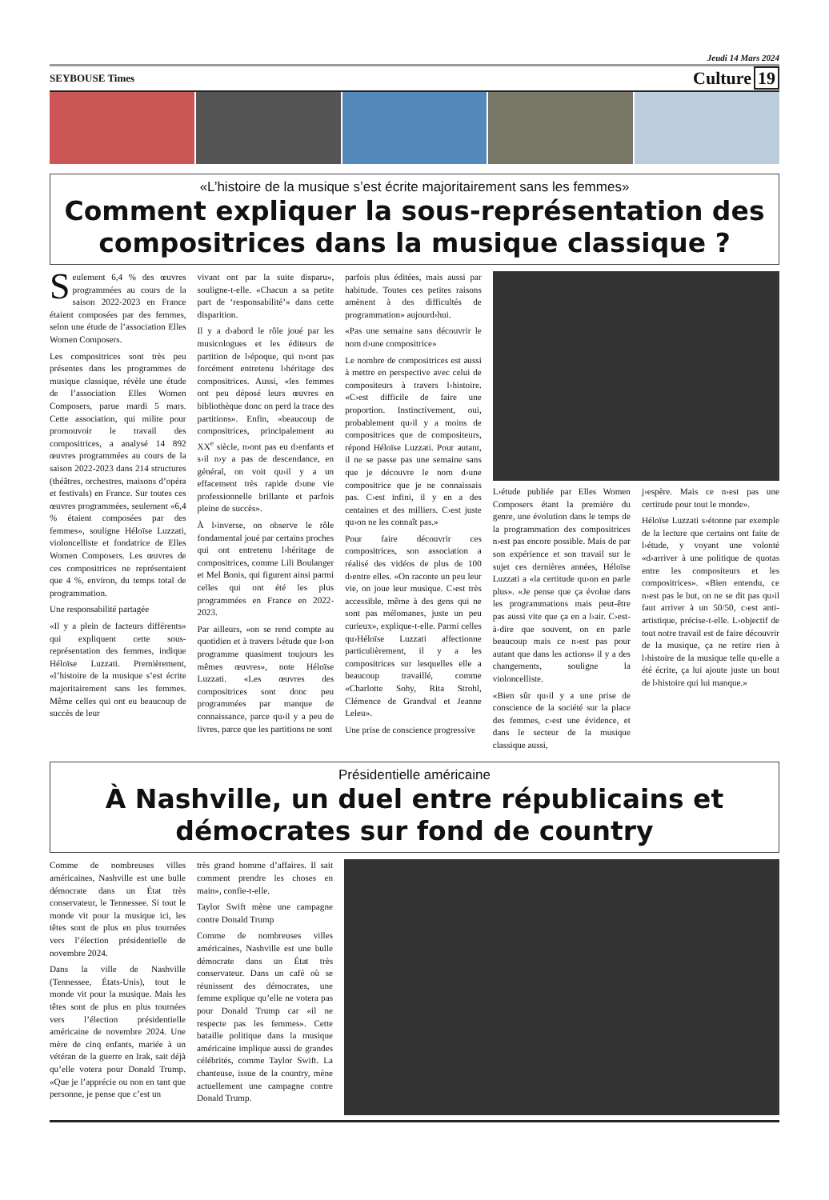Jeudi 14 Mars 2024
SEYBOUSE Times Culture 19
«L’histoire de la musique s’est écrite majoritairement sans les femmes»
Comment expliquer la sous-représentation des compositrices dans la musique classique ?
Seulement 6,4 % des œuvres programmées au cours de la saison 2022-2023 en France étaient composées par des femmes, selon une étude de l’association Elles Women Composers.
Les compositrices sont très peu présentes dans les programmes de musique classique, révèle une étude de l’association Elles Women Composers, parue mardi 5 mars. Cette association, qui milite pour promouvoir le travail des compositrices, a analysé 14 892 œuvres programmées au cours de la saison 2022-2023 dans 214 structures (théâtres, orchestres, maisons d’opéra et festivals) en France. Sur toutes ces œuvres programmées, seulement «6,4 % étaient composées par des femmes», souligne Héloïse Luzzati, violoncelliste et fondatrice de Elles Women Composers. Les œuvres de ces compositrices ne représentaient que 4 %, environ, du temps total de programmation.
Une responsabilité partagée
«Il y a plein de facteurs différents» qui expliquent cette sous-représentation des femmes, indique Héloïse Luzzati. Premièrement, «l’histoire de la musique s’est écrite majoritairement sans les femmes. Même celles qui ont eu beaucoup de succès de leur
vivant ont par la suite disparu», souligne-t-elle. «Chacun a sa petite part de ‘responsabilité’» dans cette disparition.
Il y a d›abord le rôle joué par les musicologues et les éditeurs de partition de l›époque, qui n›ont pas forcément entretenu l›héritage des compositrices. Aussi, «les femmes ont peu déposé leurs œuvres en bibliothèque donc on perd la trace des partitions». Enfin, «beaucoup de compositrices, principalement au XX<sup>e</sup> siècle, n›ont pas eu d›enfants et s›il n›y a pas de descendance, en général, on voit qu›il y a un effacement très rapide d›une vie professionnelle brillante et parfois pleine de succès».
À l›inverse, on observe le rôle fondamental joué par certains proches qui ont entretenu l›héritage de compositrices, comme Lili Boulanger et Mel Bonis, qui figurent ainsi parmi celles qui ont été les plus programmées en France en 2022-2023.
Par ailleurs, «on se rend compte au quotidien et à travers l›étude que l›on programme quasiment toujours les mêmes œuvres», note Héloïse Luzzati. «Les œuvres des compositrices sont donc peu programmées par manque de connaissance, parce qu›il y a peu de livres, parce que les partitions ne sont
parfois plus éditées, mais aussi par habitude. Toutes ces petites raisons amènent à des difficultés de programmation» aujourd›hui.
«Pas une semaine sans découvrir le nom d›une compositrice»
Le nombre de compositrices est aussi à mettre en perspective avec celui de compositeurs à travers l›histoire. «C›est difficile de faire une proportion. Instinctivement, oui, probablement qu›il y a moins de compositrices que de compositeurs, répond Héloïse Luzzati. Pour autant, il ne se passe pas une semaine sans que je découvre le nom d›une compositrice que je ne connaissais pas. C›est infini, il y en a des centaines et des milliers. C›est juste qu›on ne les connaît pas.»
Pour faire découvrir ces compositrices, son association a réalisé des vidéos de plus de 100 d›entre elles. «On raconte un peu leur vie, on joue leur musique. C›est très accessible, même à des gens qui ne sont pas mélomanes, juste un peu curieux», explique-t-elle. Parmi celles qu›Héloïse Luzzati affectionne particulièrement, il y a les compositrices sur lesquelles elle a beaucoup travaillé, comme «Charlotte Sohy, Rita Strohl, Clémence de Grandval et Jeanne Leleu».
Une prise de conscience progressive
L›étude publiée par Elles Women Composers étant la première du genre, une évolution dans le temps de la programmation des compositrices n›est pas encore possible. Mais de par son expérience et son travail sur le sujet ces dernières années, Héloïse Luzzati a «la certitude qu›on en parle plus». «Je pense que ça évolue dans les programmations mais peut-être pas aussi vite que ça en a l›air. C›est-à-dire que souvent, on en parle beaucoup mais ce n›est pas pour autant que dans les actions» il y a des changements, souligne la violoncelliste.
«Bien sûr qu›il y a une prise de conscience de la société sur la place des femmes, c›est une évidence, et dans le secteur de la musique classique aussi,
j›espère. Mais ce n›est pas une certitude pour tout le monde».
Héloïse Luzzati s›étonne par exemple de la lecture que certains ont faite de l›étude, y voyant une volonté «d›arriver à une politique de quotas entre les compositeurs et les compositrices». «Bien entendu, ce n›est pas le but, on ne se dit pas qu›il faut arriver à un 50/50, c›est anti-artistique, précise-t-elle. L›objectif de tout notre travail est de faire découvrir de la musique, ça ne retire rien à l›histoire de la musique telle qu›elle a été écrite, ça lui ajoute juste un bout de l›histoire qui lui manque.»
Présidentielle américaine
À Nashville, un duel entre républicains et démocrates sur fond de country
Comme de nombreuses villes américaines, Nashville est une bulle démocrate dans un État très conservateur, le Tennessee. Si tout le monde vit pour la musique ici, les têtes sont de plus en plus tournées vers l’élection présidentielle de novembre 2024.
Dans la ville de Nashville (Tennessee, États-Unis), tout le monde vit pour la musique. Mais les têtes sont de plus en plus tournées vers l’élection présidentielle américaine de novembre 2024. Une mère de cinq enfants, mariée à un vétéran de la guerre en Irak, sait déjà qu’elle votera pour Donald Trump. «Que je l’apprécie ou non en tant que personne, je pense que c’est un
très grand homme d’affaires. Il sait comment prendre les choses en main», confie-t-elle.
Taylor Swift mène une campagne contre Donald Trump
Comme de nombreuses villes américaines, Nashville est une bulle démocrate dans un État très conservateur. Dans un café où se réunissent des démocrates, une femme explique qu’elle ne votera pas pour Donald Trump car «il ne respecte pas les femmes». Cette bataille politique dans la musique américaine implique aussi de grandes célébrités, comme Taylor Swift. La chanteuse, issue de la country, mène actuellement une campagne contre Donald Trump.